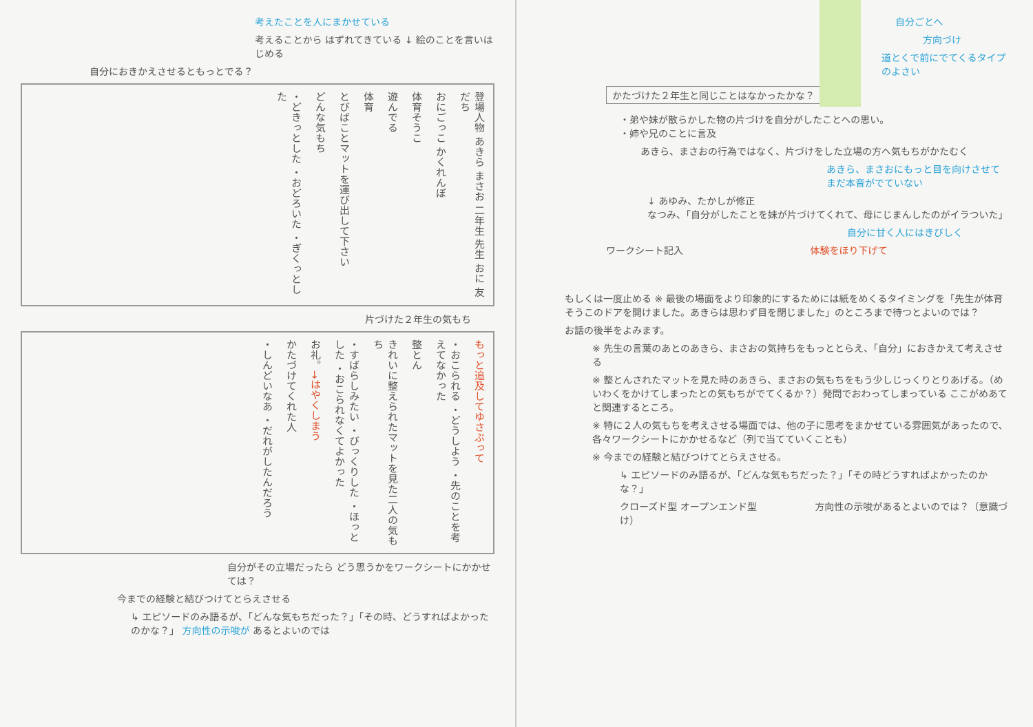考えたことを人にまかせている
考えることから はずれてきている ↓ 絵のことを言いはじめる
自分におきかえさせるともっとでる？
登場人物 あきら まさお 二年生 先生 おに 友だち
おにごっこ かくれんぼ
体育そうこ
遊んでる
体育
とびばことマットを運び出して下さい
どんな気もち
・どきっとした ・おどろいた ・ぎくっとした
片づけた２年生の気もち
もっと追及してゆさぶって
・おこられる ・どうしよう ・先のことを考えてなかった
整とん
きれいに整えられたマットを見た二人の気もち
・すばらしみたい ・びっくりした ・ほっとした ・おこられなくてよかった
お礼。→はやくしまう
かたづけてくれた人
・しんどいなあ ・だれがしたんだろう
自分がその立場だったら どう思うかをワークシートにかかせては？
今までの経験と結びつけてとらえさせる
↳ エピソードのみ語るが、「どんな気もちだった？」「その時、どうすればよかったのかな？」 方向性の示唆が あるとよいのでは
自分ごとへ
方向づけ
道とくで前にでてくるタイプのよさい
かたづけた２年生と同じことはなかったかな？
・弟や妹が散らかした物の片づけを自分がしたことへの思い。
・姉や兄のことに言及
あきら、まさおの行為ではなく、片づけをした立場の方へ気もちがかたむく
あきら、まさおにもっと目を向けさせて まだ本音がでていない
↓ あゆみ、たかしが修正
なつみ、「自分がしたことを妹が片づけてくれて、母にじまんしたのがイラついた」
自分に甘く人にはきびしく
ワークシート記入 体験をほり下げて
もしくは一度止める ※ 最後の場面をより印象的にするためには紙をめくるタイミングを「先生が体育そうこのドアを開けました。あきらは思わず目を閉じました」のところまで待つとよいのでは？
お話の後半をよみます。
※ 先生の言葉のあとのあきら、まさおの気持ちをもっととらえ、「自分」におきかえて考えさせる
※ 整とんされたマットを見た時のあきら、まさおの気もちをもう少しじっくりとりあげる。（めいわくをかけてしまったとの気もちがでてくるか？）発問でおわってしまっている ここがめあてと関連するところ。
※ 特に２人の気もちを考えさせる場面では、他の子に思考をまかせている雰囲気があったので、各々ワークシートにかかせるなど（列で当てていくことも）
※ 今までの経験と結びつけてとらえさせる。
↳ エピソードのみ語るが、「どんな気もちだった？」「その時どうすればよかったのかな？」
クローズド型 オープンエンド型 方向性の示唆があるとよいのでは？（意識づけ）